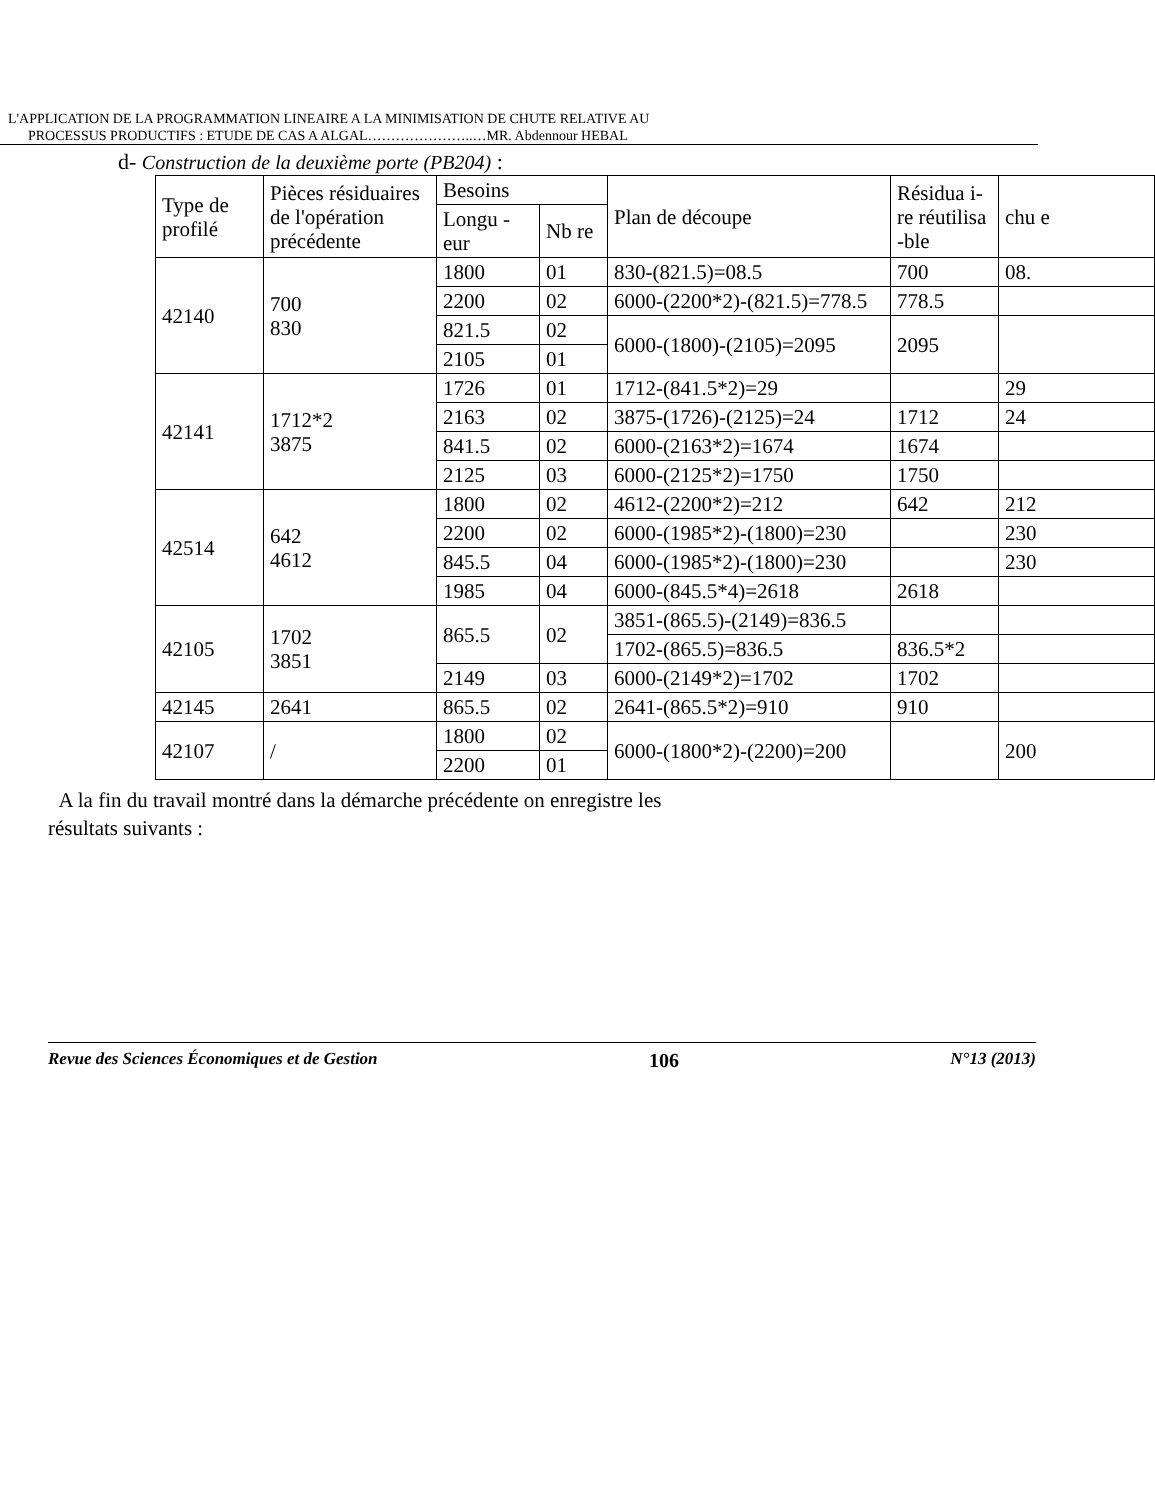L'APPLICATION DE LA PROGRAMMATION LINEAIRE A LA MINIMISATION DE CHUTE RELATIVE AU
PROCESSUS PRODUCTIFS : ETUDE DE CAS A ALGAL…………………..…MR. Abdennour HEBAL
d- Construction de la deuxième porte (PB204) :
| Type de profilé | Pièces résiduaires de l'opération précédente | Besoins | | Plan de découpe | Résidua i-re réutilisa -ble | chu e |
| --- | --- | --- | --- | --- | --- | --- |
| | | Longu -eur | Nb re | | | |
| 42140 | 700 830 | 1800 | 01 | 830-(821.5)=08.5 | 700 | 08. |
| | | 2200 | 02 | 6000-(2200*2)-(821.5)=778.5 | 778.5 | |
| | | 821.5 | 02 | 6000-(1800)-(2105)=2095 | 2095 | |
| | | 2105 | 01 | | | |
| 42141 | 1712*2 3875 | 1726 | 01 | 1712-(841.5*2)=29 | | 29 |
| | | 2163 | 02 | 3875-(1726)-(2125)=24 | 1712 | 24 |
| | | 841.5 | 02 | 6000-(2163*2)=1674 | 1674 | |
| | | 2125 | 03 | 6000-(2125*2)=1750 | 1750 | |
| 42514 | 642 4612 | 1800 | 02 | 4612-(2200*2)=212 | 642 | 212 |
| | | 2200 | 02 | 6000-(1985*2)-(1800)=230 | | 230 |
| | | 845.5 | 04 | 6000-(1985*2)-(1800)=230 | | 230 |
| | | 1985 | 04 | 6000-(845.5*4)=2618 | 2618 | |
| 42105 | 1702 3851 | 865.5 | 02 | 3851-(865.5)-(2149)=836.5 | | |
| | | | | 1702-(865.5)=836.5 | 836.5*2 | |
| | | 2149 | 03 | 6000-(2149*2)=1702 | 1702 | |
| 42145 | 2641 | 865.5 | 02 | 2641-(865.5*2)=910 | 910 | |
| 42107 | / | 1800 | 02 | 6000-(1800*2)-(2200)=200 | | 200 |
| | | 2200 | 01 | | | |
A la fin du travail montré dans la démarche précédente on enregistre les
résultats suivants :
Revue des Sciences Économiques et de Gestion 106 N°13 (2013)